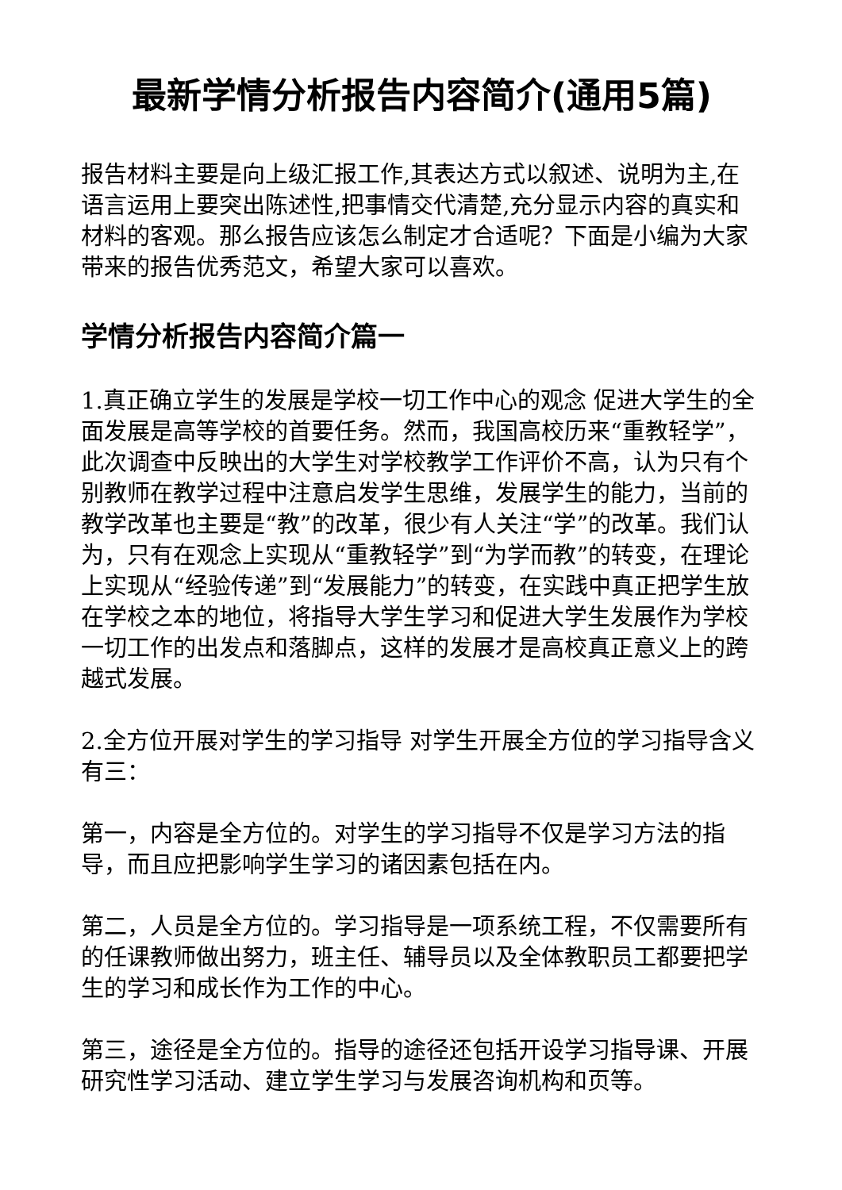最新学情分析报告内容简介(通用5篇)
报告材料主要是向上级汇报工作,其表达方式以叙述、说明为主,在语言运用上要突出陈述性,把事情交代清楚,充分显示内容的真实和材料的客观。那么报告应该怎么制定才合适呢？下面是小编为大家带来的报告优秀范文，希望大家可以喜欢。
学情分析报告内容简介篇一
1.真正确立学生的发展是学校一切工作中心的观念 促进大学生的全面发展是高等学校的首要任务。然而，我国高校历来“重教轻学”，此次调查中反映出的大学生对学校教学工作评价不高，认为只有个别教师在教学过程中注意启发学生思维，发展学生的能力，当前的教学改革也主要是“教”的改革，很少有人关注“学”的改革。我们认为，只有在观念上实现从“重教轻学”到“为学而教”的转变，在理论上实现从“经验传递”到“发展能力”的转变，在实践中真正把学生放在学校之本的地位，将指导大学生学习和促进大学生发展作为学校一切工作的出发点和落脚点，这样的发展才是高校真正意义上的跨越式发展。
2.全方位开展对学生的学习指导 对学生开展全方位的学习指导含义有三：
第一，内容是全方位的。对学生的学习指导不仅是学习方法的指导，而且应把影响学生学习的诸因素包括在内。
第二，人员是全方位的。学习指导是一项系统工程，不仅需要所有的任课教师做出努力，班主任、辅导员以及全体教职员工都要把学生的学习和成长作为工作的中心。
第三，途径是全方位的。指导的途径还包括开设学习指导课、开展研究性学习活动、建立学生学习与发展咨询机构和页等。